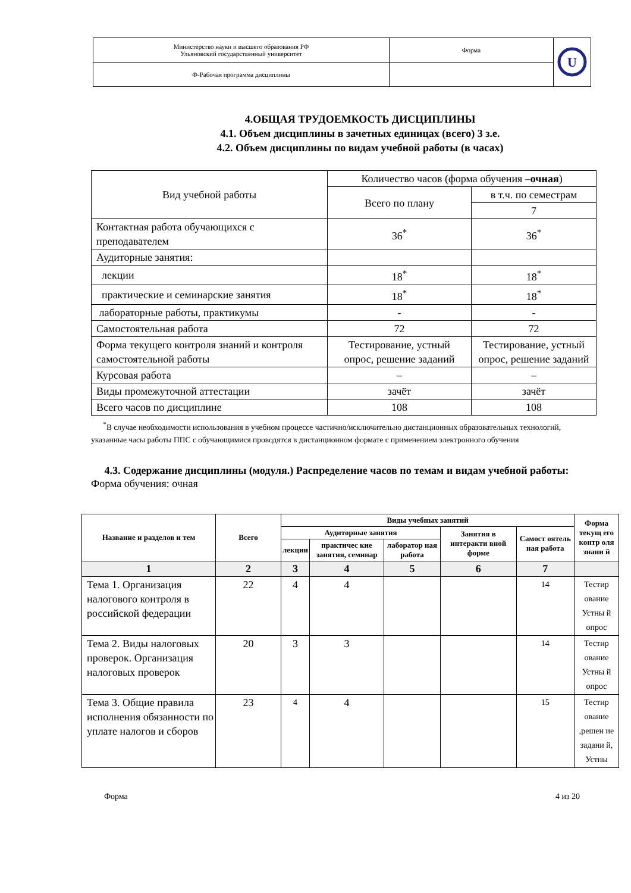| Министерство науки и высшего образования РФ Ульяновский государственный университет | Форма | U |
| Ф-Рабочая программа дисциплины | | |
4.ОБЩАЯ ТРУДОЕМКОСТЬ ДИСЦИПЛИНЫ
4.1. Объем дисциплины в зачетных единицах (всего) 3 з.е.
4.2. Объем дисциплины по видам учебной работы (в часах)
| Вид учебной работы | Количество часов (форма обучения – очная ) | |
| | Всего по плану | в т.ч. по семестрам |
| | | 7 |
| Контактная работа обучающихся с преподавателем | 36<sup>*</sup> | 36<sup>*</sup> |
| Аудиторные занятия: | | |
| лекции | 18<sup>*</sup> | 18<sup>*</sup> |
| практические и семинарские занятия | 18<sup>*</sup> | 18<sup>*</sup> |
| лабораторные работы, практикумы | - | - |
| Самостоятельная работа | 72 | 72 |
| Форма текущего контроля знаний и контроля самостоятельной работы | Тестирование, устный опрос, решение заданий | Тестирование, устный опрос, решение заданий |
| Курсовая работа | – | – |
| Виды промежуточной аттестации | зачёт | зачёт |
| Всего часов по дисциплине | 108 | 108 |
<sup>*</sup> В случае необходимости использования в учебном процессе частично/исключительно дистанционных образовательных технологий, указанные часы работы ППС с обучающимися проводятся в дистанционном формате с применением электронного обучения
4.3. Содержание дисциплины (модуля.) Распределение часов по темам и видам учебной работы:
Форма обучения: очная
| Название и разделов и тем | Всего | Виды учебных занятий | | | | | Форма текущ его контр оля знани й |
| --- | --- | --- | --- | --- | --- | --- | --- |
| | | Аудиторные занятия | | | Занятия в интеракти вной форме | Самост оятель ная работа | |
| | | лекции | практичес кие занятия, семинар | лаборатор ная работа | | | |
| 1 | 2 | 3 | 4 | 5 | 6 | 7 | |
| Тема 1. Организация налогового контроля в российской федерации | 22 | 4 | 4 | | | 14 | Тестир ование Устны й опрос |
| Тема 2. Виды налоговых проверок. Организация налоговых проверок | 20 | 3 | 3 | | | 14 | Тестир ование Устны й опрос |
| Тема 3. Общие правила исполнения обязанности по уплате налогов и сборов | 23 | 4 | 4 | | | 15 | Тестир ование ,решен ие задани й, Устны |
Форма 4 из 20